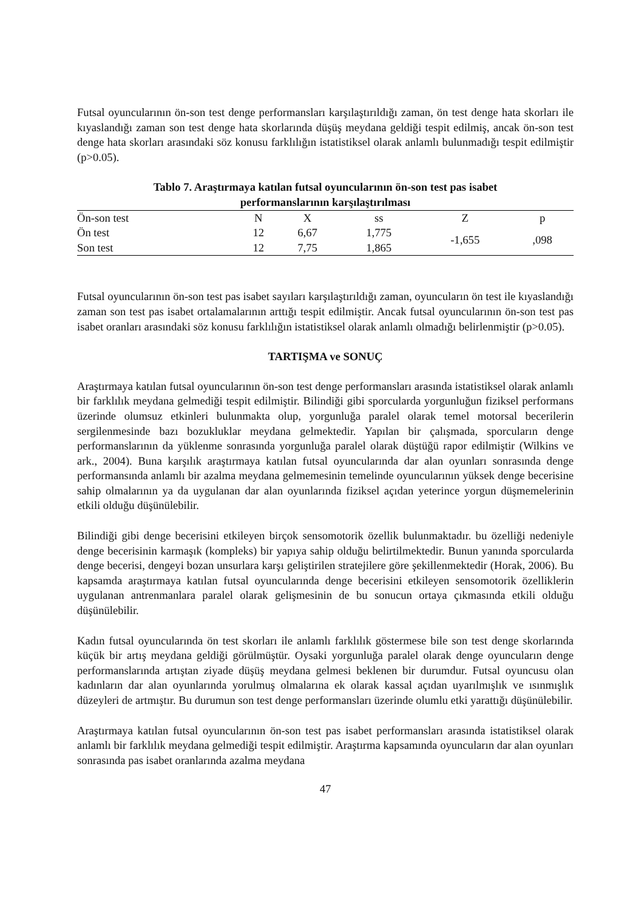Futsal oyuncularının ön-son test denge performansları karşılaştırıldığı zaman, ön test denge hata skorları ile kıyaslandığı zaman son test denge hata skorlarında düşüş meydana geldiği tespit edilmiş, ancak ön-son test denge hata skorları arasındaki söz konusu farklılığın istatistiksel olarak anlamlı bulunmadığı tespit edilmiştir (p>0.05).
Tablo 7. Araştırmaya katılan futsal oyuncularının ön-son test pas isabet performanslarının karşılaştırılması
| Ön-son test | N | X | ss | Z | p |
| --- | --- | --- | --- | --- | --- |
| Ön test | 12 | 6,67 | 1,775 | -1,655 | ,098 |
| Son test | 12 | 7,75 | 1,865 | | |
Futsal oyuncularının ön-son test pas isabet sayıları karşılaştırıldığı zaman, oyuncuların ön test ile kıyaslandığı zaman son test pas isabet ortalamalarının arttığı tespit edilmiştir. Ancak futsal oyuncularının ön-son test pas isabet oranları arasındaki söz konusu farklılığın istatistiksel olarak anlamlı olmadığı belirlenmiştir (p>0.05).
TARTIŞMA ve SONUÇ
Araştırmaya katılan futsal oyuncularının ön-son test denge performansları arasında istatistiksel olarak anlamlı bir farklılık meydana gelmediği tespit edilmiştir. Bilindiği gibi sporcularda yorgunluğun fiziksel performans üzerinde olumsuz etkinleri bulunmakta olup, yorgunluğa paralel olarak temel motorsal becerilerin sergilenmesinde bazı bozukluklar meydana gelmektedir. Yapılan bir çalışmada, sporcuların denge performanslarının da yüklenme sonrasında yorgunluğa paralel olarak düştüğü rapor edilmiştir (Wilkins ve ark., 2004). Buna karşılık araştırmaya katılan futsal oyuncularında dar alan oyunları sonrasında denge performansında anlamlı bir azalma meydana gelmemesinin temelinde oyuncularının yüksek denge becerisine sahip olmalarının ya da uygulanan dar alan oyunlarında fiziksel açıdan yeterince yorgun düşmemelerinin etkili olduğu düşünülebilir.
Bilindiği gibi denge becerisini etkileyen birçok sensomotorik özellik bulunmaktadır. bu özelliği nedeniyle denge becerisinin karmaşık (kompleks) bir yapıya sahip olduğu belirtilmektedir. Bunun yanında sporcularda denge becerisi, dengeyi bozan unsurlara karşı geliştirilen stratejilere göre şekillenmektedir (Horak, 2006). Bu kapsamda araştırmaya katılan futsal oyuncularında denge becerisini etkileyen sensomotorik özelliklerin uygulanan antrenmanlara paralel olarak gelişmesinin de bu sonucun ortaya çıkmasında etkili olduğu düşünülebilir.
Kadın futsal oyuncularında ön test skorları ile anlamlı farklılık göstermese bile son test denge skorlarında küçük bir artış meydana geldiği görülmüştür. Oysaki yorgunluğa paralel olarak denge oyuncuların denge performanslarında artıştan ziyade düşüş meydana gelmesi beklenen bir durumdur. Futsal oyuncusu olan kadınların dar alan oyunlarında yorulmuş olmalarına ek olarak kassal açıdan uyarılmışlık ve ısınmışlık düzeyleri de artmıştır. Bu durumun son test denge performansları üzerinde olumlu etki yarattığı düşünülebilir.
Araştırmaya katılan futsal oyuncularının ön-son test pas isabet performansları arasında istatistiksel olarak anlamlı bir farklılık meydana gelmediği tespit edilmiştir. Araştırma kapsamında oyuncuların dar alan oyunları sonrasında pas isabet oranlarında azalma meydana
47